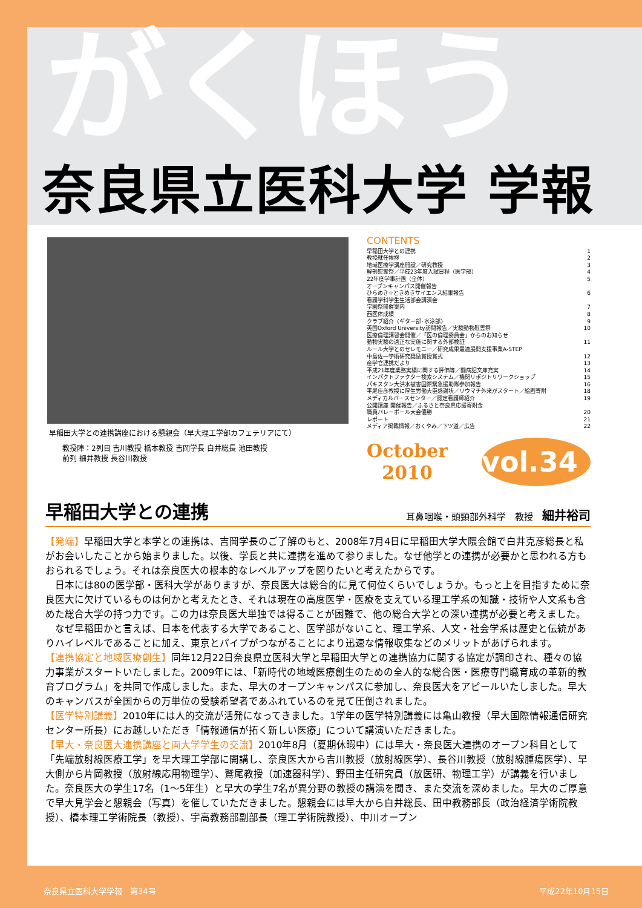がくほう
奈良県立医科大学 学報
早稲田大学との連携講座における懇親会（早大理工学部カフェテリアにて）
教授陣：2列目 吉川教授 橋本教授 吉岡学長 白井総長 池田教授
前列 細井教授 長谷川教授
CONTENTS
早稲田大学との連携 1
教授就任挨拶 2
地域医療学講座開設／研究教授 3
解剖慰霊祭／平成23年度入試日程（医学部） 4
22年度学事計画（全体） 5
オープンキャンパス開催報告
ひらめき☆ときめきサイエンス結果報告 6
看護学科学生生活部会講演会
学園祭開催案内 7
西医体成績 8
クラブ紹介〈ギター部･水泳部〉 9
英国Oxford University訪問報告／実験動物慰霊祭 10
医療倫理講習会開催／「医の倫理委員会」からのお知らせ
動物実験の適正な実施に関する外部検証 11
ルール大学とのセレモニー／研究成果最適展開支援事業A-STEP
中島佐一学術研究奨励賞授賞式 12
産学官連携だより 13
平成21年度業務実績に関する評価等／闘病記文庫充実 14
インパクトファクター検索システム／機関リポジトリワークショップ 15
パキスタン大洪水被害国際緊急援助隊参加報告 16
平尾佳彦教授に厚生労働大臣感謝状／リウマチ外来がスタート／絵画寄附 18
メディカルバースセンター／認定看護師紹介 19
公開講座 開催報告／ふるさと奈良県応援寄附金
職員バレーボール大会優勝 20
レポート 21
メディア掲載情報／おくやみ／下ツ道／広告 22
October
2010
vol.34
早稲田大学との連携
耳鼻咽喉・頭頸部外科学　教授　細井裕司
【発端】早稲田大学と本学との連携は、吉岡学長のご了解のもと、2008年7月4日に早稲田大学大隈会館で白井克彦総長と私がお会いしたことから始まりました。以後、学長と共に連携を進めて参りました。なぜ他学との連携が必要かと思われる方もおられるでしょう。それは奈良医大の根本的なレベルアップを図りたいと考えたからです。
　日本には80の医学部・医科大学がありますが、奈良医大は総合的に見て何位くらいでしょうか。もっと上を目指すために奈良医大に欠けているものは何かと考えたとき、それは現在の高度医学・医療を支えている理工学系の知識・技術や人文系も含めた総合大学の持つ力です。この力は奈良医大単独では得ることが困難で、他の総合大学との深い連携が必要と考えました。
　なぜ早稲田かと言えば、日本を代表する大学であること、医学部がないこと、理工学系、人文・社会学系は歴史と伝統がありハイレベルであることに加え、東京とパイプがつながることにより迅速な情報収集などのメリットがあげられます。
【連携協定と地域医療創生】同年12月22日奈良県立医科大学と早稲田大学との連携協力に関する協定が調印され、種々の協力事業がスタートいたしました。2009年には、「新時代の地域医療創生のための全人的な総合医・医療専門職育成の革新的教育プログラム」を共同で作成しました。また、早大のオープンキャンパスに参加し、奈良医大をアピールいたしました。早大のキャンパスが全国からの万単位の受験希望者であふれているのを見て圧倒されました。
【医学特別講義】2010年には人的交流が活発になってきました。1学年の医学特別講義には亀山教授（早大国際情報通信研究センター所長）にお越しいただき「情報通信が拓く新しい医療」について講演いただきました。
【早大・奈良医大連携講座と両大学学生の交流】2010年8月（夏期休暇中）には早大・奈良医大連携のオープン科目として「先端放射線医療工学」を早大理工学部に開講し、奈良医大から吉川教授（放射線医学）、長谷川教授（放射線腫瘍医学）、早大側から片岡教授（放射線応用物理学）、鷲尾教授（加速器科学）、野田主任研究員（放医研、物理工学）が講義を行いました。奈良医大の学生17名（1～5年生）と早大の学生7名が異分野の教授の講演を聞き、また交流を深めました。早大のご厚意で早大見学会と懇親会（写真）を催していただきました。懇親会には早大から白井総長、田中教務部長（政治経済学術院教授）、橋本理工学術院長（教授）、宇高教務部副部長（理工学術院教授）、中川オープン
奈良県立医科大学学報　第34号 平成22年10月15日